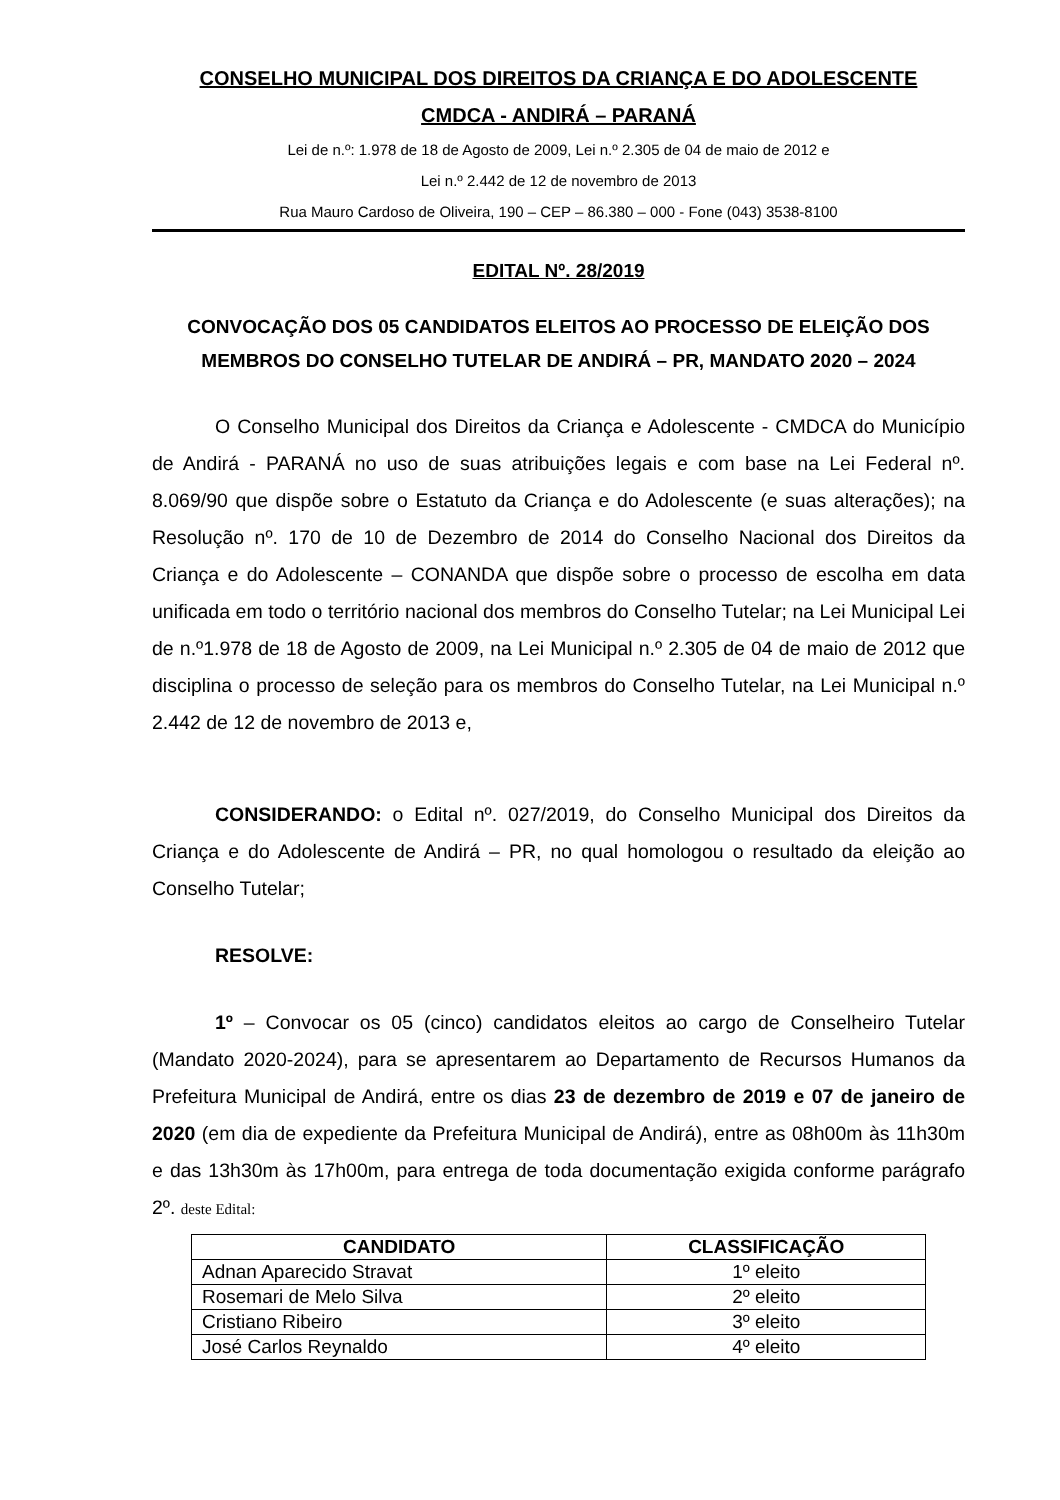CONSELHO MUNICIPAL DOS DIREITOS DA CRIANÇA E DO ADOLESCENTE
CMDCA - ANDIRÁ – PARANÁ
Lei de n.º: 1.978 de 18 de Agosto de 2009, Lei n.º 2.305 de 04 de maio de 2012 e
Lei n.º 2.442 de 12 de novembro de 2013
Rua Mauro Cardoso de Oliveira, 190 – CEP – 86.380 – 000 - Fone (043) 3538-8100
EDITAL Nº. 28/2019
CONVOCAÇÃO DOS 05 CANDIDATOS ELEITOS AO PROCESSO DE ELEIÇÃO DOS MEMBROS DO CONSELHO TUTELAR DE ANDIRÁ – PR, MANDATO 2020 – 2024
O Conselho Municipal dos Direitos da Criança e Adolescente - CMDCA do Município de Andirá - PARANÁ no uso de suas atribuições legais e com base na Lei Federal nº. 8.069/90 que dispõe sobre o Estatuto da Criança e do Adolescente (e suas alterações); na Resolução nº. 170 de 10 de Dezembro de 2014 do Conselho Nacional dos Direitos da Criança e do Adolescente – CONANDA que dispõe sobre o processo de escolha em data unificada em todo o território nacional dos membros do Conselho Tutelar; na Lei Municipal Lei de n.º1.978 de 18 de Agosto de 2009, na Lei Municipal n.º 2.305 de 04 de maio de 2012 que disciplina o processo de seleção para os membros do Conselho Tutelar, na Lei Municipal n.º 2.442 de 12 de novembro de 2013 e,
CONSIDERANDO: o Edital nº. 027/2019, do Conselho Municipal dos Direitos da Criança e do Adolescente de Andirá – PR, no qual homologou o resultado da eleição ao Conselho Tutelar;
RESOLVE:
1º – Convocar os 05 (cinco) candidatos eleitos ao cargo de Conselheiro Tutelar (Mandato 2020-2024), para se apresentarem ao Departamento de Recursos Humanos da Prefeitura Municipal de Andirá, entre os dias 23 de dezembro de 2019 e 07 de janeiro de 2020 (em dia de expediente da Prefeitura Municipal de Andirá), entre as 08h00m às 11h30m e das 13h30m às 17h00m, para entrega de toda documentação exigida conforme parágrafo 2º. deste Edital:
| CANDIDATO | CLASSIFICAÇÃO |
| --- | --- |
| Adnan Aparecido Stravat | 1º eleito |
| Rosemari de Melo Silva | 2º eleito |
| Cristiano Ribeiro | 3º eleito |
| José Carlos Reynaldo | 4º eleito |